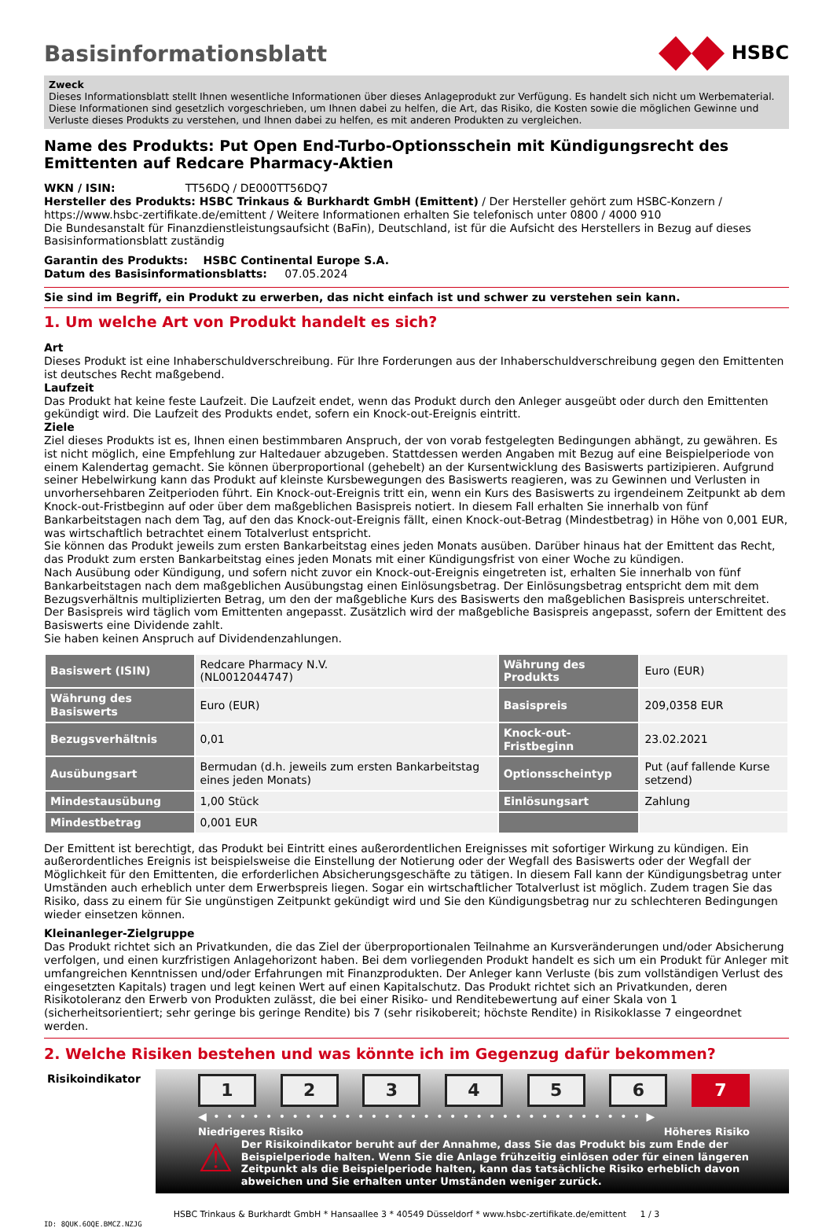Basisinformationsblatt
HSBC
Zweck
Dieses Informationsblatt stellt Ihnen wesentliche Informationen über dieses Anlageprodukt zur Verfügung. Es handelt sich nicht um Werbematerial. Diese Informationen sind gesetzlich vorgeschrieben, um Ihnen dabei zu helfen, die Art, das Risiko, die Kosten sowie die möglichen Gewinne und Verluste dieses Produkts zu verstehen, und Ihnen dabei zu helfen, es mit anderen Produkten zu vergleichen.
Name des Produkts: Put Open End-Turbo-Optionsschein mit Kündigungsrecht des Emittenten auf Redcare Pharmacy-Aktien
WKN / ISIN: TT56DQ / DE000TT56DQ7
Hersteller des Produkts: HSBC Trinkaus & Burkhardt GmbH (Emittent) / Der Hersteller gehört zum HSBC-Konzern / https://www.hsbc-zertifikate.de/emittent / Weitere Informationen erhalten Sie telefonisch unter 0800 / 4000 910
Die Bundesanstalt für Finanzdienstleistungsaufsicht (BaFin), Deutschland, ist für die Aufsicht des Herstellers in Bezug auf dieses Basisinformationsblatt zuständig
Garantin des Produkts: HSBC Continental Europe S.A.
Datum des Basisinformationsblatts: 07.05.2024
Sie sind im Begriff, ein Produkt zu erwerben, das nicht einfach ist und schwer zu verstehen sein kann.
1. Um welche Art von Produkt handelt es sich?
Art
Dieses Produkt ist eine Inhaberschuldverschreibung. Für Ihre Forderungen aus der Inhaberschuldverschreibung gegen den Emittenten ist deutsches Recht maßgebend.
Laufzeit
Das Produkt hat keine feste Laufzeit. Die Laufzeit endet, wenn das Produkt durch den Anleger ausgeübt oder durch den Emittenten gekündigt wird. Die Laufzeit des Produkts endet, sofern ein Knock-out-Ereignis eintritt.
Ziele
Ziel dieses Produkts ist es, Ihnen einen bestimmbaren Anspruch, der von vorab festgelegten Bedingungen abhängt, zu gewähren. Es ist nicht möglich, eine Empfehlung zur Haltedauer abzugeben. Stattdessen werden Angaben mit Bezug auf eine Beispielperiode von einem Kalendertag gemacht. Sie können überproportional (gehebelt) an der Kursentwicklung des Basiswerts partizipieren. Aufgrund seiner Hebelwirkung kann das Produkt auf kleinste Kursbewegungen des Basiswerts reagieren, was zu Gewinnen und Verlusten in unvorhersehbaren Zeitperioden führt. Ein Knock-out-Ereignis tritt ein, wenn ein Kurs des Basiswerts zu irgendeinem Zeitpunkt ab dem Knock-out-Fristbeginn auf oder über dem maßgeblichen Basispreis notiert. In diesem Fall erhalten Sie innerhalb von fünf Bankarbeitstagen nach dem Tag, auf den das Knock-out-Ereignis fällt, einen Knock-out-Betrag (Mindestbetrag) in Höhe von 0,001 EUR, was wirtschaftlich betrachtet einem Totalverlust entspricht.
Sie können das Produkt jeweils zum ersten Bankarbeitstag eines jeden Monats ausüben. Darüber hinaus hat der Emittent das Recht, das Produkt zum ersten Bankarbeitstag eines jeden Monats mit einer Kündigungsfrist von einer Woche zu kündigen.
Nach Ausübung oder Kündigung, und sofern nicht zuvor ein Knock-out-Ereignis eingetreten ist, erhalten Sie innerhalb von fünf Bankarbeitstagen nach dem maßgeblichen Ausübungstag einen Einlösungsbetrag. Der Einlösungsbetrag entspricht dem mit dem Bezugsverhältnis multiplizierten Betrag, um den der maßgebliche Kurs des Basiswerts den maßgeblichen Basispreis unterschreitet.
Der Basispreis wird täglich vom Emittenten angepasst. Zusätzlich wird der maßgebliche Basispreis angepasst, sofern der Emittent des Basiswerts eine Dividende zahlt.
Sie haben keinen Anspruch auf Dividendenzahlungen.
| Basiswert (ISIN) | Redcare Pharmacy N.V. (NL0012044747) | Währung des Produkts | Euro (EUR) |
| Währung des Basiswerts | Euro (EUR) | Basispreis | 209,0358 EUR |
| Bezugsverhältnis | 0,01 | Knock-out-Fristbeginn | 23.02.2021 |
| Ausübungsart | Bermudan (d.h. jeweils zum ersten Bankarbeitstag eines jeden Monats) | Optionsscheintyp | Put (auf fallende Kurse setzend) |
| Mindestausübung | 1,00 Stück | Einlösungsart | Zahlung |
| Mindestbetrag | 0,001 EUR | | |
Der Emittent ist berechtigt, das Produkt bei Eintritt eines außerordentlichen Ereignisses mit sofortiger Wirkung zu kündigen. Ein außerordentliches Ereignis ist beispielsweise die Einstellung der Notierung oder der Wegfall des Basiswerts oder der Wegfall der Möglichkeit für den Emittenten, die erforderlichen Absicherungsgeschäfte zu tätigen. In diesem Fall kann der Kündigungsbetrag unter Umständen auch erheblich unter dem Erwerbspreis liegen. Sogar ein wirtschaftlicher Totalverlust ist möglich. Zudem tragen Sie das Risiko, dass zu einem für Sie ungünstigen Zeitpunkt gekündigt wird und Sie den Kündigungsbetrag nur zu schlechteren Bedingungen wieder einsetzen können.
Kleinanleger-Zielgruppe
Das Produkt richtet sich an Privatkunden, die das Ziel der überproportionalen Teilnahme an Kursveränderungen und/oder Absicherung verfolgen, und einen kurzfristigen Anlagehorizont haben. Bei dem vorliegenden Produkt handelt es sich um ein Produkt für Anleger mit umfangreichen Kenntnissen und/oder Erfahrungen mit Finanzprodukten. Der Anleger kann Verluste (bis zum vollständigen Verlust des eingesetzten Kapitals) tragen und legt keinen Wert auf einen Kapitalschutz. Das Produkt richtet sich an Privatkunden, deren Risikotoleranz den Erwerb von Produkten zulässt, die bei einer Risiko- und Renditebewertung auf einer Skala von 1 (sicherheitsorientiert; sehr geringe bis geringe Rendite) bis 7 (sehr risikobereit; höchste Rendite) in Risikoklasse 7 eingeordnet werden.
2. Welche Risiken bestehen und was könnte ich im Gegenzug dafür bekommen?
Risikoindikator
1 2 3 4 5 6 7
◀ • • • • • • • • • • • • • • • • • • • • • • • • • • • • • • • • • ▶
Niedrigeres Risiko Höheres Risiko
⚠
Der Risikoindikator beruht auf der Annahme, dass Sie das Produkt bis zum Ende der Beispielperiode halten. Wenn Sie die Anlage frühzeitig einlösen oder für einen längeren Zeitpunkt als die Beispielperiode halten, kann das tatsächliche Risiko erheblich davon abweichen und Sie erhalten unter Umständen weniger zurück.
HSBC Trinkaus & Burkhardt GmbH * Hansaallee 3 * 40549 Düsseldorf * www.hsbc-zertifikate.de/emittent 1 / 3
ID: 8QUK.6OQE.BMCZ.NZJG